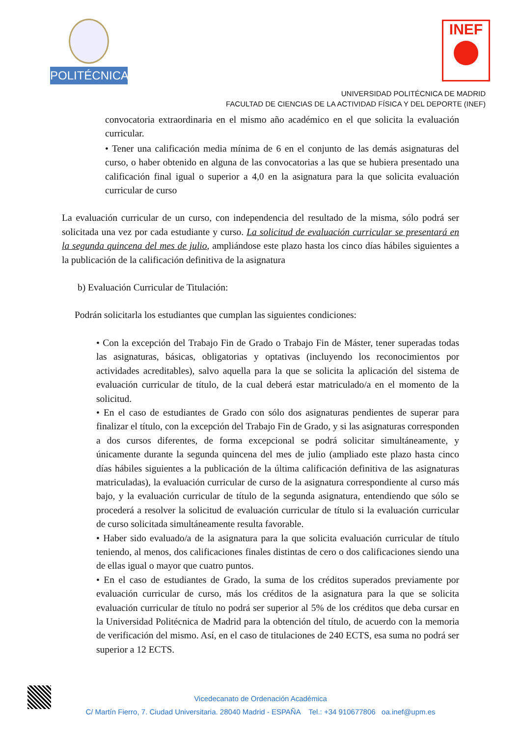POLITÉCNICA INEF
UNIVERSIDAD POLITÉCNICA DE MADRID
FACULTAD DE CIENCIAS DE LA ACTIVIDAD FÍSICA Y DEL DEPORTE (INEF)
convocatoria extraordinaria en el mismo año académico en el que solicita la evaluación curricular.
• Tener una calificación media mínima de 6 en el conjunto de las demás asignaturas del curso, o haber obtenido en alguna de las convocatorias a las que se hubiera presentado una calificación final igual o superior a 4,0 en la asignatura para la que solicita evaluación curricular de curso
La evaluación curricular de un curso, con independencia del resultado de la misma, sólo podrá ser solicitada una vez por cada estudiante y curso. La solicitud de evaluación curricular se presentará en la segunda quincena del mes de julio, ampliándose este plazo hasta los cinco días hábiles siguientes a la publicación de la calificación definitiva de la asignatura
b) Evaluación Curricular de Titulación:
Podrán solicitarla los estudiantes que cumplan las siguientes condiciones:
• Con la excepción del Trabajo Fin de Grado o Trabajo Fin de Máster, tener superadas todas las asignaturas, básicas, obligatorias y optativas (incluyendo los reconocimientos por actividades acreditables), salvo aquella para la que se solicita la aplicación del sistema de evaluación curricular de título, de la cual deberá estar matriculado/a en el momento de la solicitud.
• En el caso de estudiantes de Grado con sólo dos asignaturas pendientes de superar para finalizar el título, con la excepción del Trabajo Fin de Grado, y si las asignaturas corresponden a dos cursos diferentes, de forma excepcional se podrá solicitar simultáneamente, y únicamente durante la segunda quincena del mes de julio (ampliado este plazo hasta cinco días hábiles siguientes a la publicación de la última calificación definitiva de las asignaturas matriculadas), la evaluación curricular de curso de la asignatura correspondiente al curso más bajo, y la evaluación curricular de título de la segunda asignatura, entendiendo que sólo se procederá a resolver la solicitud de evaluación curricular de título si la evaluación curricular de curso solicitada simultáneamente resulta favorable.
• Haber sido evaluado/a de la asignatura para la que solicita evaluación curricular de título teniendo, al menos, dos calificaciones finales distintas de cero o dos calificaciones siendo una de ellas igual o mayor que cuatro puntos.
• En el caso de estudiantes de Grado, la suma de los créditos superados previamente por evaluación curricular de curso, más los créditos de la asignatura para la que se solicita evaluación curricular de título no podrá ser superior al 5% de los créditos que deba cursar en la Universidad Politécnica de Madrid para la obtención del título, de acuerdo con la memoria de verificación del mismo. Así, en el caso de titulaciones de 240 ECTS, esa suma no podrá ser superior a 12 ECTS.
Vicedecanato de Ordenación Académica
C/ Martín Fierro, 7. Ciudad Universitaria. 28040 Madrid - ESPAÑA Tel.: +34 910677806 oa.inef@upm.es